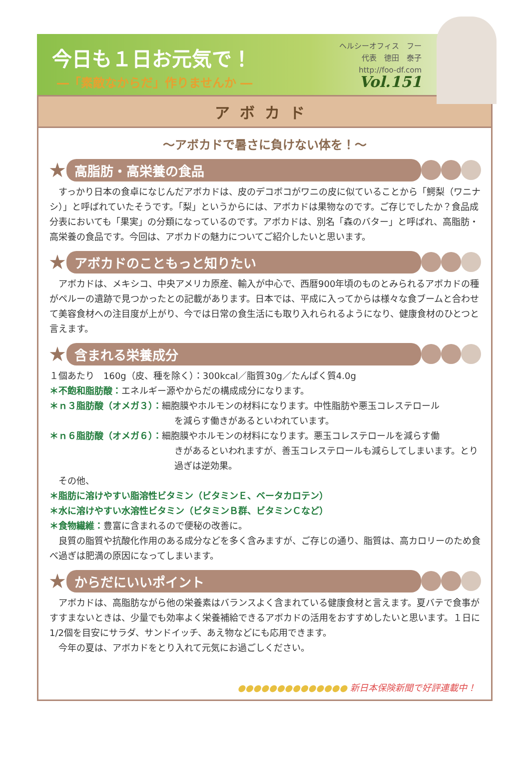今日も１日お元気で！
―「素敵なからだ」作りませんか ―
ヘルシーオフィス　フー
代表　徳田　泰子
http://foo-df.com
Vol.151
アボカド
～アボカドで暑さに負けない体を！～
★
高脂肪・高栄養の食品
　すっかり日本の食卓になじんだアボカドは、皮のデコボコがワニの皮に似ていることから「鰐梨（ワニナシ）」と呼ばれていたそうです。「梨」というからには、アボカドは果物なのです。ご存じでしたか？食品成分表においても「果実」の分類になっているのです。アボカドは、別名「森のバター」と呼ばれ、高脂肪・高栄養の食品です。今回は、アボカドの魅力についてご紹介したいと思います。
★
アボカドのこともっと知りたい
　アボカドは、メキシコ、中央アメリカ原産、輸入が中心で、西暦900年頃のものとみられるアボカドの種がペルーの遺跡で見つかったとの記載があります。日本では、平成に入ってからは様々な食ブームと合わせて美容食材への注目度が上がり、今では日常の食生活にも取り入れられるようになり、健康食材のひとつと言えます。
★
含まれる栄養成分
１個あたり　160g（皮、種を除く）：300kcal／脂質30g／たんぱく質4.0g
＊不飽和脂肪酸：エネルギー源やからだの構成成分になります。
＊ｎ３脂肪酸（オメガ３）：細胞膜やホルモンの材料になります。中性脂肪や悪玉コレステロール
を減らす働きがあるといわれています。
＊ｎ６脂肪酸（オメガ６）：細胞膜やホルモンの材料になります。悪玉コレステロールを減らす働
きがあるといわれますが、善玉コレステロールも減らしてしまいます。とり過ぎは逆効果。
　その他、
＊脂肪に溶けやすい脂溶性ビタミン（ビタミンＥ、ベータカロテン）
＊水に溶けやすい水溶性ビタミン（ビタミンＢ群、ビタミンＣなど）
＊食物繊維：豊富に含まれるので便秘の改善に。
　良質の脂質や抗酸化作用のある成分などを多く含みますが、ご存じの通り、脂質は、高カロリーのため食べ過ぎは肥満の原因になってしまいます。
★
からだにいいポイント
　アボカドは、高脂肪ながら他の栄養素はバランスよく含まれている健康食材と言えます。夏バテで食事がすすまないときは、少量でも効率よく栄養補給できるアボカドの活用をおすすめしたいと思います。１日に1/2個を目安にサラダ、サンドイッチ、あえ物などにも応用できます。
　今年の夏は、アボカドをとり入れて元気にお過ごしください。
●●●●●●●●●●●●●● 新日本保険新聞で好評連載中！